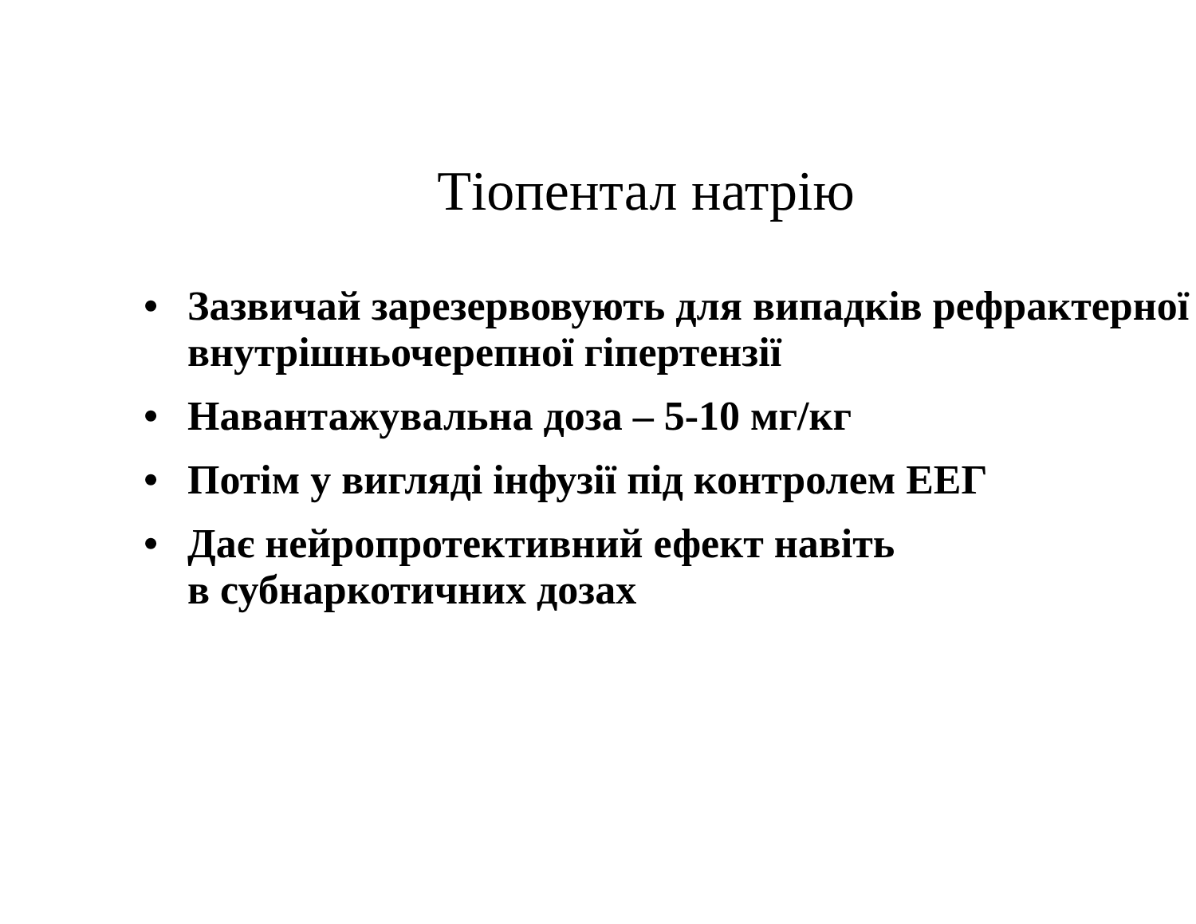Тіопентал натрію
• Зазвичай зарезервовують для випадків рефрактерної внутрішньочерепної гіпертензії
• Навантажувальна доза – 5-10 мг/кг
• Потім у вигляді інфузії під контролем ЕЕГ
• Дає нейропротективний ефект навіть
в субнаркотичних дозах